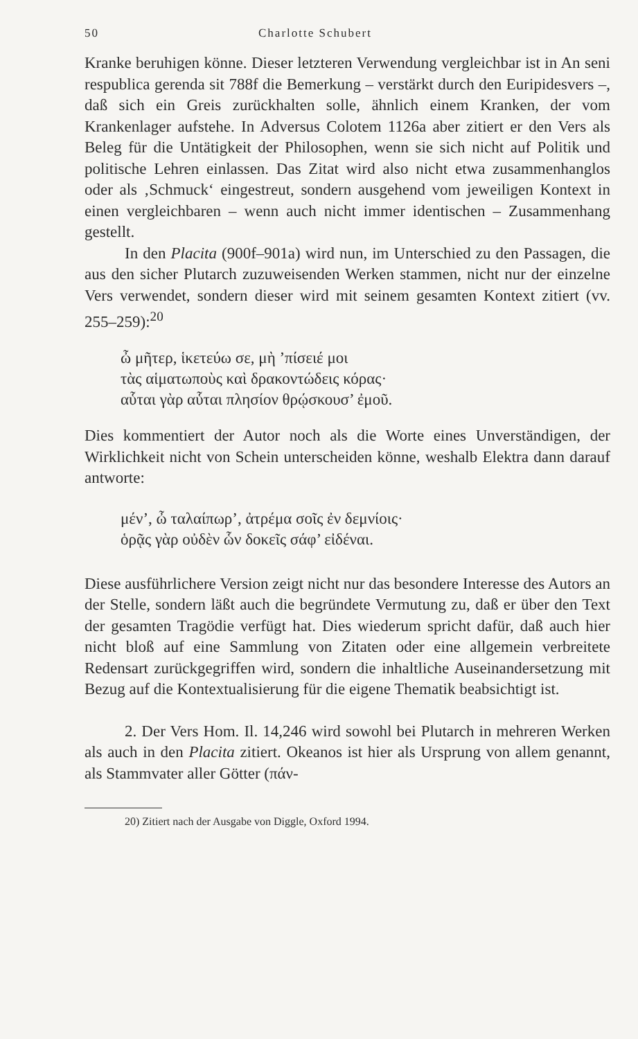50 Charlotte Schubert
Kranke beruhigen könne. Dieser letzteren Verwendung vergleichbar ist in An seni respublica gerenda sit 788f die Bemerkung – verstärkt durch den Euripidesvers –, daß sich ein Greis zurückhalten solle, ähnlich einem Kranken, der vom Krankenlager aufstehe. In Adversus Colotem 1126a aber zitiert er den Vers als Beleg für die Untätigkeit der Philosophen, wenn sie sich nicht auf Politik und politische Lehren einlassen. Das Zitat wird also nicht etwa zusammenhanglos oder als ‚Schmuck‘ eingestreut, sondern ausgehend vom jeweiligen Kontext in einen vergleichbaren – wenn auch nicht immer identischen – Zusammenhang gestellt.
In den Placita (900f–901a) wird nun, im Unterschied zu den Passagen, die aus den sicher Plutarch zuzuweisenden Werken stammen, nicht nur der einzelne Vers verwendet, sondern dieser wird mit seinem gesamten Kontext zitiert (vv. 255–259):<sup>20</sup>
ὦ μῆτερ, ἱκετεύω σε, μὴ ’πίσειέ μοι
τὰς αἱματωποὺς καὶ δρακοντώδεις κόρας·
αὗται γὰρ αὗται πλησίον θρῴσκουσ’ ἐμοῦ.
Dies kommentiert der Autor noch als die Worte eines Unverständigen, der Wirklichkeit nicht von Schein unterscheiden könne, weshalb Elektra dann darauf antworte:
μέν’, ὦ ταλαίπωρ’, ἀτρέμα σοῖς ἐν δεμνίοις·
ὁρᾷς γὰρ οὐδὲν ὧν δοκεῖς σάφ’ εἰδέναι.
Diese ausführlichere Version zeigt nicht nur das besondere Interesse des Autors an der Stelle, sondern läßt auch die begründete Vermutung zu, daß er über den Text der gesamten Tragödie verfügt hat. Dies wiederum spricht dafür, daß auch hier nicht bloß auf eine Sammlung von Zitaten oder eine allgemein verbreitete Redensart zurückgegriffen wird, sondern die inhaltliche Auseinandersetzung mit Bezug auf die Kontextualisierung für die eigene Thematik beabsichtigt ist.
2. Der Vers Hom. Il. 14,246 wird sowohl bei Plutarch in mehreren Werken als auch in den Placita zitiert. Okeanos ist hier als Ursprung von allem genannt, als Stammvater aller Götter (πάν-
20) Zitiert nach der Ausgabe von Diggle, Oxford 1994.